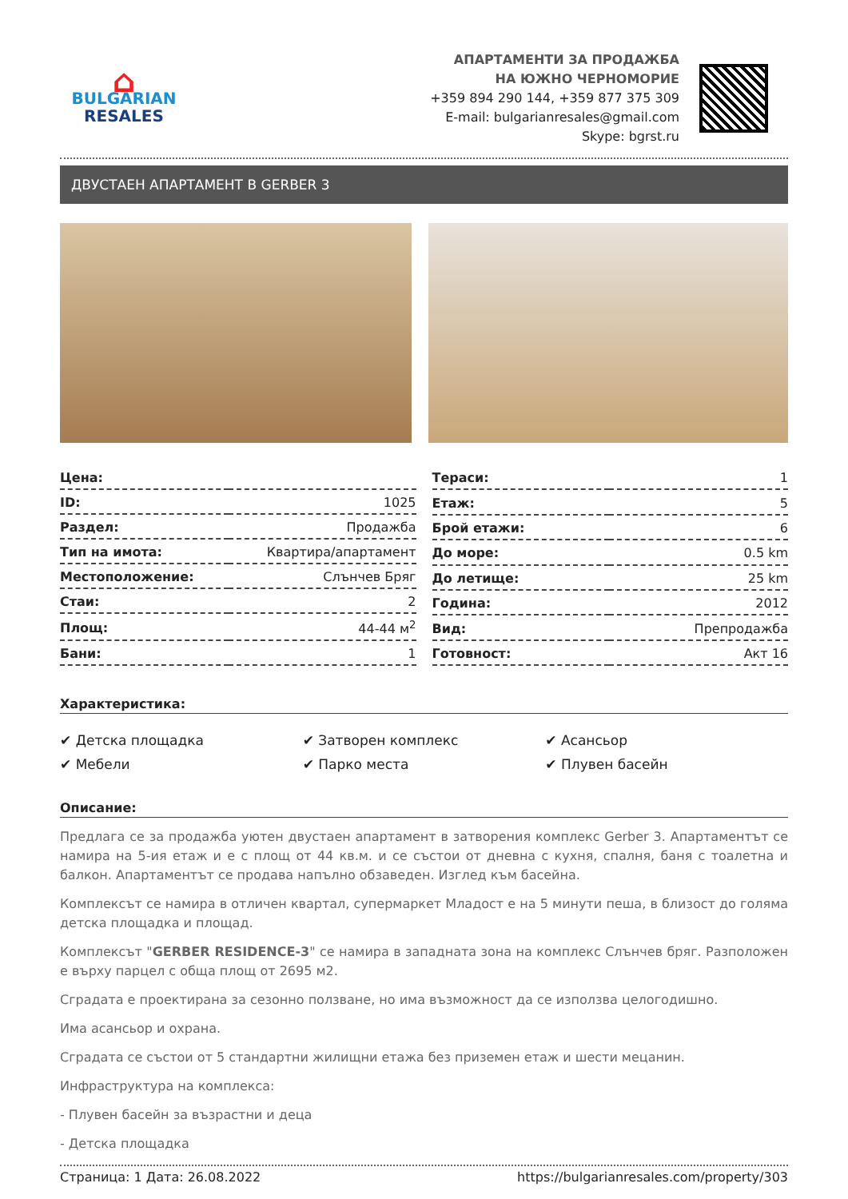⌂
BULGARIAN
RESALES
АПАРТАМЕНТИ ЗА ПРОДАЖБА
НА ЮЖНО ЧЕРНОМОРИЕ
+359 894 290 144, +359 877 375 309
E-mail: bulgarianresales@gmail.com
Skype: bgrst.ru
ДВУСТАЕН АПАРТАМЕНТ В GERBER 3
| Цена: | |
| ID: | 1025 |
| Раздел: | Продажба |
| Тип на имота: | Квартира/апартамент |
| Местоположение: | Слънчев Бряг |
| Стаи: | 2 |
| Площ: | 44-44 м<sup>2</sup> |
| Бани: | 1 |
| Тераси: | 1 |
| Етаж: | 5 |
| Брой етажи: | 6 |
| До море: | 0.5 km |
| До летище: | 25 km |
| Година: | 2012 |
| Вид: | Препродажба |
| Готовност: | Акт 16 |
Характеристика:
✔ Детска площадка
✔ Затворен комплекс
✔ Асансьор
✔ Мебели
✔ Парко места
✔ Плувен басейн
Описание:
Предлага се за продажба уютен двустаен апартамент в затворения комплекс Gerber 3. Апартаментът се намира на 5-ия етаж и е с площ от 44 кв.м. и се състои от дневна с кухня, спалня, баня с тоалетна и балкон. Апартаментът се продава напълно обзаведен. Изглед към басейна.
Комплексът се намира в отличен квартал, супермаркет Младост е на 5 минути пеша, в близост до голяма детска площадка и площад.
Комплексът "GERBER RESIDENCE-3" се намира в западната зона на комплекс Слънчев бряг. Разположен е върху парцел с обща площ от 2695 м2.
Сградата е проектирана за сезонно ползване, но има възможност да се използва целогодишно.
Има асансьор и охрана.
Сградата се състои от 5 стандартни жилищни етажа без приземен етаж и шести мецанин.
Инфраструктура на комплекса:
- Плувен басейн за възрастни и деца
- Детска площадка
Страница: 1 Дата: 26.08.2022 https://bulgarianresales.com/property/303